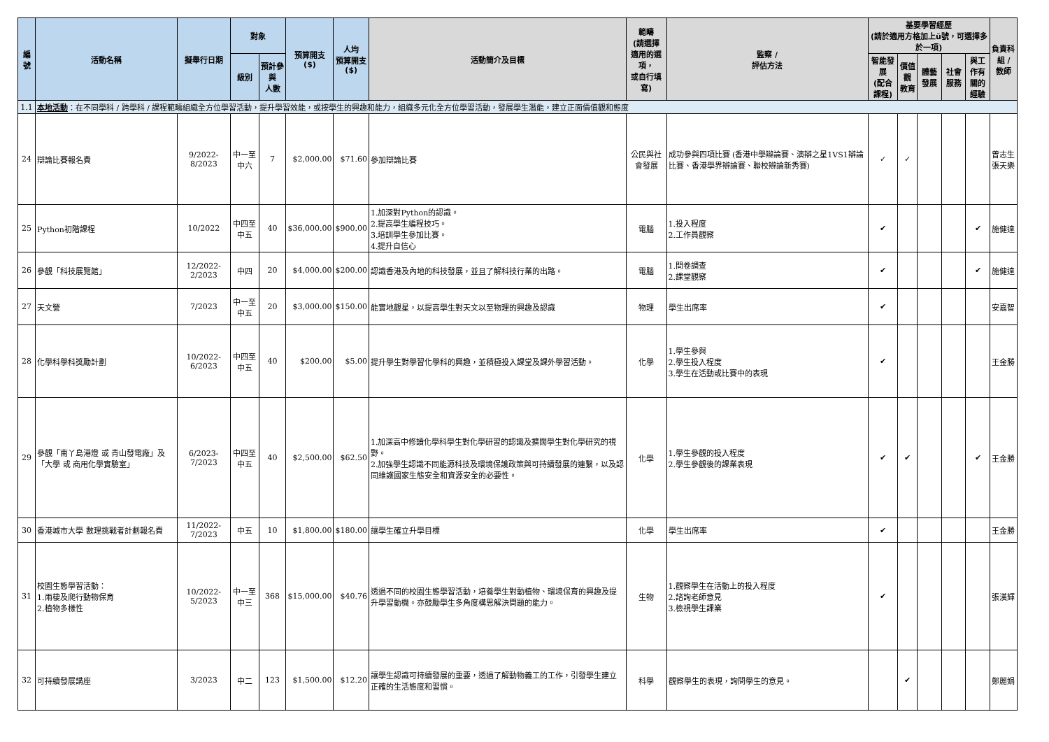| 編號 | 活動名稱 | 擬舉行日期 | 對象 | | 預算開支 ($) | 人均 預算開支 ($) | 活動簡介及目標 | 範疇 (請選擇 適用的選項， 或自行填寫) | 監察 / 評估方法 | 基要學習經歷 (請於適用方格加上ü號，可選擇多於一項) | | | | | 負責科組 / 教師 |
| --- | --- | --- | --- | --- | --- | --- | --- | --- | --- | --- | --- | --- | --- | --- | --- |
| | | | 級別 | 預計參與 人數 | | | | | | 智能發展 (配合課程) | 價值觀 教育 | 體藝發展 | 社會服務 | 與工作有 關的經驗 | |
| 1.1 | 本地活動 ：在不同學科 / 跨學科 / 課程範疇組織全方位學習活動，提升學習效能，或按學生的興趣和能力，組織多元化全方位學習活動，發展學生潛能，建立正面價值觀和態度 | | | | | | | | | | | | | | |
| 24 | 辯論比賽報名費 | 9/2022-8/2023 | 中一至中六 | 7 | $2,000.00 | $71.60 | 參加辯論比賽 | 公民與社會發展 | 成功參與四項比賽 (香港中學辯論賽、演辯之星1VS1辯論比賽、香港學界辯論賽、聯校辯論新秀賽) | ✓ | ✓ | | | | 曾志生 張天樂 |
| 25 | Python初階課程 | 10/2022 | 中四至中五 | 40 | $36,000.00 | $900.00 | 1.加深對Python的認識。 2.提高學生編程技巧。 3.培訓學生參加比賽。 4.提升自信心 | 電腦 | 1.投入程度 2.工作員觀察 | ✔ | | | | ✔ | 施健達 |
| 26 | 參觀「科技展覽館」 | 12/2022-2/2023 | 中四 | 20 | $4,000.00 | $200.00 | 認識香港及內地的科技發展，並且了解科技行業的出路。 | 電腦 | 1.問卷調查 2.課堂觀察 | ✔ | | | | ✔ | 施健達 |
| 27 | 天文營 | 7/2023 | 中一至中五 | 20 | $3,000.00 | $150.00 | 能實地觀星，以提高學生對天文以至物理的興趣及認識 | 物理 | 學生出席率 | ✔ | | | | | 安嘉智 |
| 28 | 化學科學科獎勵計劃 | 10/2022-6/2023 | 中四至中五 | 40 | $200.00 | $5.00 | 提升學生對學習化學科的興趣，並積極投入課堂及課外學習活動。 | 化學 | 1.學生參與 2.學生投入程度 3.學生在活動或比賽中的表現 | ✔ | | | | | 王金勝 |
| 29 | 參觀「南丫島港燈 或 青山發電廠」及「大學 或 商用化學實驗室」 | 6/2023-7/2023 | 中四至中五 | 40 | $2,500.00 | $62.50 | 1.加深高中修讀化學科學生對化學研習的認識及擴闊學生對化學研究的視野。 2.加強學生認識不同能源科技及環境保護政策與可持續發展的連繫，以及認同維護國家生態安全和資源安全的必要性。 | 化學 | 1.學生參觀的投入程度 2.學生參觀後的課業表現 | ✔ | ✔ | | | ✔ | 王金勝 |
| 30 | 香港城市大學 數理挑戰者計劃報名費 | 11/2022-7/2023 | 中五 | 10 | $1,800.00 | $180.00 | 讓學生確立升學目標 | 化學 | 學生出席率 | ✔ | | | | | 王金勝 |
| 31 | 校園生態學習活動： 1.兩棲及爬行動物保育 2.植物多樣性 | 10/2022-5/2023 | 中一至中三 | 368 | $15,000.00 | $40.76 | 透過不同的校園生態學習活動，培養學生對動植物、環境保育的興趣及提升學習動機。亦鼓勵學生多角度構思解決問題的能力。 | 生物 | 1.觀察學生在活動上的投入程度 2.諮詢老師意見 3.檢視學生課業 | ✔ | | | | | 張漢輝 |
| 32 | 可持續發展講座 | 3/2023 | 中二 | 123 | $1,500.00 | $12.20 | 讓學生認識可持續發展的重要，透過了解動物義工的工作，引發學生建立正確的生活態度和習慣。 | 科學 | 觀察學生的表現，詢問學生的意見。 | | ✔ | | | | 鄭麗娟 |